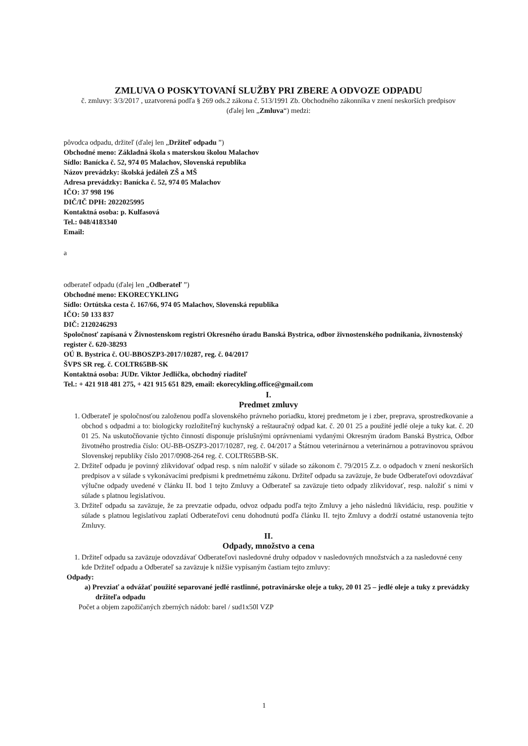ZMLUVA O POSKYTOVANÍ SLUŽBY PRI ZBERE A ODVOZE ODPADU
č. zmluvy: 3/3/2017 , uzatvorená podľa § 269 ods.2 zákona č. 513/1991 Zb. Obchodného zákonníka v znení neskorších predpisov
(ďalej len „Zmluva“) medzi:
pôvodca odpadu, držiteľ (ďalej len „Držiteľ odpadu ”)
Obchodné meno: Základná škola s materskou školou Malachov
Sídlo: Banícka č. 52, 974 05 Malachov, Slovenská republika
Názov prevádzky: školská jedáleň ZŠ a MŠ
Adresa prevádzky: Banícka č. 52, 974 05 Malachov
IČO: 37 998 196
DIČ/IČ DPH: 2022025995
Kontaktná osoba: p. Kulfasová
Tel.: 048/4183340
Email:
a
odberateľ odpadu (ďalej len „Odberateľ ”)
Obchodné meno: EKORECYKLING
Sídlo: Ortútska cesta č. 167/66, 974 05 Malachov, Slovenská republika
IČO: 50 133 837
DIČ: 2120246293
Spoločnosť zapísaná v Živnostenskom registri Okresného úradu Banská Bystrica, odbor živnostenského podnikania, živnostenský register č. 620-38293
OÚ B. Bystrica č. OU-BBOSZP3-2017/10287, reg. č. 04/2017
ŠVPS SR reg. č. COLTR65BB-SK
Kontaktná osoba: JUDr. Viktor Jedlička, obchodný riaditeľ
Tel.: + 421 918 481 275, + 421 915 651 829, email: ekorecykling.office@gmail.com
I.
Predmet zmluvy
1. Odberateľ je spoločnosťou založenou podľa slovenského právneho poriadku, ktorej predmetom je i zber, preprava, sprostredkovanie a obchod s odpadmi a to: biologicky rozložiteľný kuchynský a reštauračný odpad kat. č. 20 01 25 a použité jedlé oleje a tuky kat. č. 20 01 25. Na uskutočňovanie týchto činností disponuje príslušnými oprávneniami vydanými Okresným úradom Banská Bystrica, Odbor životného prostredia číslo: OU-BB-OSZP3-2017/10287, reg. č. 04/2017 a Štátnou veterinárnou a veterinárnou a potravinovou správou Slovenskej republiky číslo 2017/0908-264 reg. č. COLTR65BB-SK.
2. Držiteľ odpadu je povinný zlikvidovať odpad resp. s ním naložiť v súlade so zákonom č. 79/2015 Z.z. o odpadoch v znení neskorších predpisov a v súlade s vykonávacími predpismi k predmetnému zákonu. Držiteľ odpadu sa zaväzuje, že bude Odberateľovi odovzdávať výlučne odpady uvedené v článku II. bod 1 tejto Zmluvy a Odberateľ sa zaväzuje tieto odpady zlikvidovať, resp. naložiť s nimi v súlade s platnou legislatívou.
3. Držiteľ odpadu sa zaväzuje, že za prevzatie odpadu, odvoz odpadu podľa tejto Zmluvy a jeho následnú likvidáciu, resp. použitie v súlade s platnou legislatívou zaplatí Odberateľovi cenu dohodnutú podľa článku II. tejto Zmluvy a dodrží ostatné ustanovenia tejto Zmluvy.
II.
Odpady, množstvo a cena
1. Držiteľ odpadu sa zaväzuje odovzdávať Odberateľovi nasledovné druhy odpadov v nasledovných množstvách a za nasledovné ceny kde Držiteľ odpadu a Odberateľ sa zaväzuje k nižšie vypísaným častiam tejto zmluvy:
Odpady:
a) Prevziať a odvážať použité separované jedlé rastlinné, potravinárske oleje a tuky, 20 01 25 – jedlé oleje a tuky z prevádzky držiteľa odpadu
Počet a objem zapožičaných zberných nádob: barel / sud1x50l VZP
1